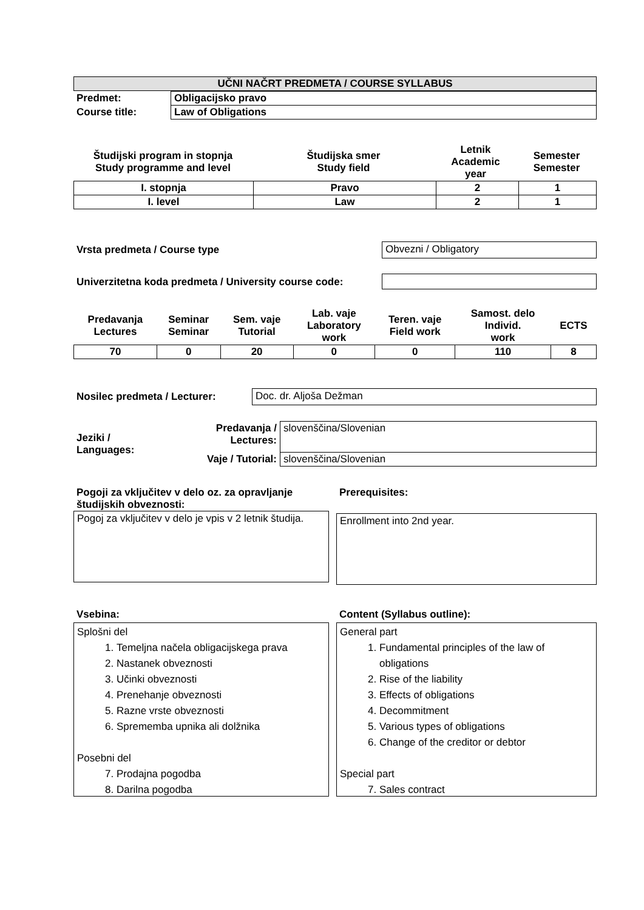| UČNI NAČRT PREDMETA / COURSE SYLLABUS |
| --- |
| Predmet: | Obligacijsko pravo |
| Course title: | Law of Obligations |
| Študijski program in stopnja Study programme and level | Študijska smer Study field | Letnik Academic year | Semester Semester |
| I. stopnja | Pravo | 2 | 1 |
| I. level | Law | 2 | 1 |
Vrsta predmeta / Course type Obvezni / Obligatory
Univerzitetna koda predmeta / University course code:
| Predavanja Lectures | Seminar Seminar | Sem. vaje Tutorial | Lab. vaje Laboratory work | Teren. vaje Field work | Samost. delo Individ. work | ECTS |
| 70 | 0 | 20 | 0 | 0 | 110 | 8 |
Nosilec predmeta / Lecturer: Doc. dr. Aljoša Dežman
| Jeziki / Languages: | Predavanja / Lectures: | slovenščina/Slovenian |
| | Vaje / Tutorial: | slovenščina/Slovenian |
Pogoji za vključitev v delo oz. za opravljanje študijskih obveznosti:
Pogoj za vključitev v delo je vpis v 2 letnik študija.
Prerequisites:
Enrollment into 2nd year.
Vsebina:
Splošni del
1. Temeljna načela obligacijskega prava
2. Nastanek obveznosti
3. Učinki obveznosti
4. Prenehanje obveznosti
5. Razne vrste obveznosti
6. Sprememba upnika ali dolžnika
Posebni del
7. Prodajna pogodba
8. Darilna pogodba
Content (Syllabus outline):
General part
1. Fundamental principles of the law of obligations
2. Rise of the liability
3. Effects of obligations
4. Decommitment
5. Various types of obligations
6. Change of the creditor or debtor
Special part
7. Sales contract